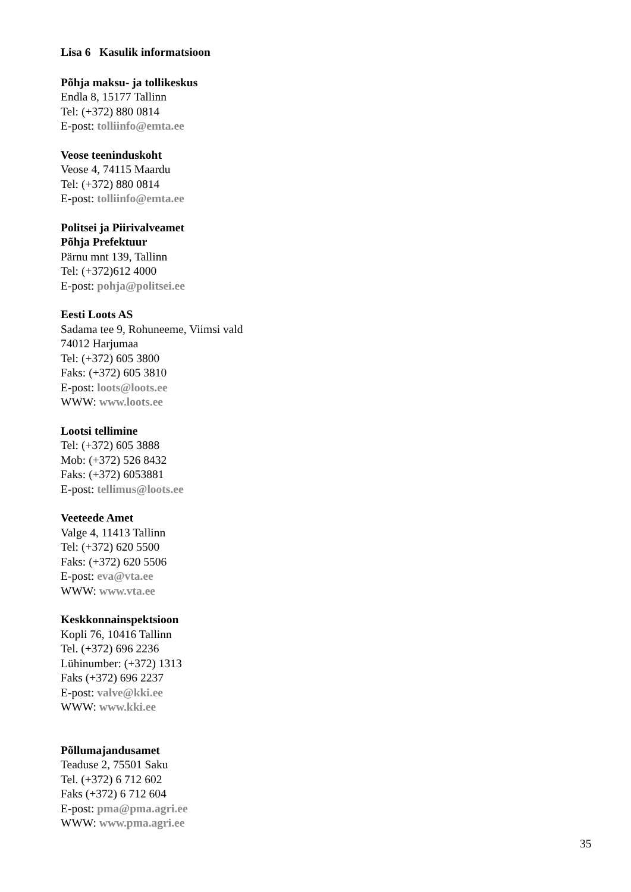Lisa 6 Kasulik informatsioon
Põhja maksu- ja tollikeskus
Endla 8, 15177 Tallinn
Tel: (+372) 880 0814
E-post: tolliinfo@emta.ee
Veose teeninduskoht
Veose 4, 74115 Maardu
Tel: (+372) 880 0814
E-post: tolliinfo@emta.ee
Politsei ja Piirivalveamet
Põhja Prefektuur
Pärnu mnt 139, Tallinn
Tel: (+372)612 4000
E-post: pohja@politsei.ee
Eesti Loots AS
Sadama tee 9, Rohuneeme, Viimsi vald
74012 Harjumaa
Tel: (+372) 605 3800
Faks: (+372) 605 3810
E-post: loots@loots.ee
WWW: www.loots.ee
Lootsi tellimine
Tel: (+372) 605 3888
Mob: (+372) 526 8432
Faks: (+372) 6053881
E-post: tellimus@loots.ee
Veeteede Amet
Valge 4, 11413 Tallinn
Tel: (+372) 620 5500
Faks: (+372) 620 5506
E-post: eva@vta.ee
WWW: www.vta.ee
Keskkonnainspektsioon
Kopli 76, 10416 Tallinn
Tel. (+372) 696 2236
Lühinumber: (+372) 1313
Faks (+372) 696 2237
E-post: valve@kki.ee
WWW: www.kki.ee
Põllumajandusamet
Teaduse 2, 75501 Saku
Tel. (+372) 6 712 602
Faks (+372) 6 712 604
E-post: pma@pma.agri.ee
WWW: www.pma.agri.ee
35